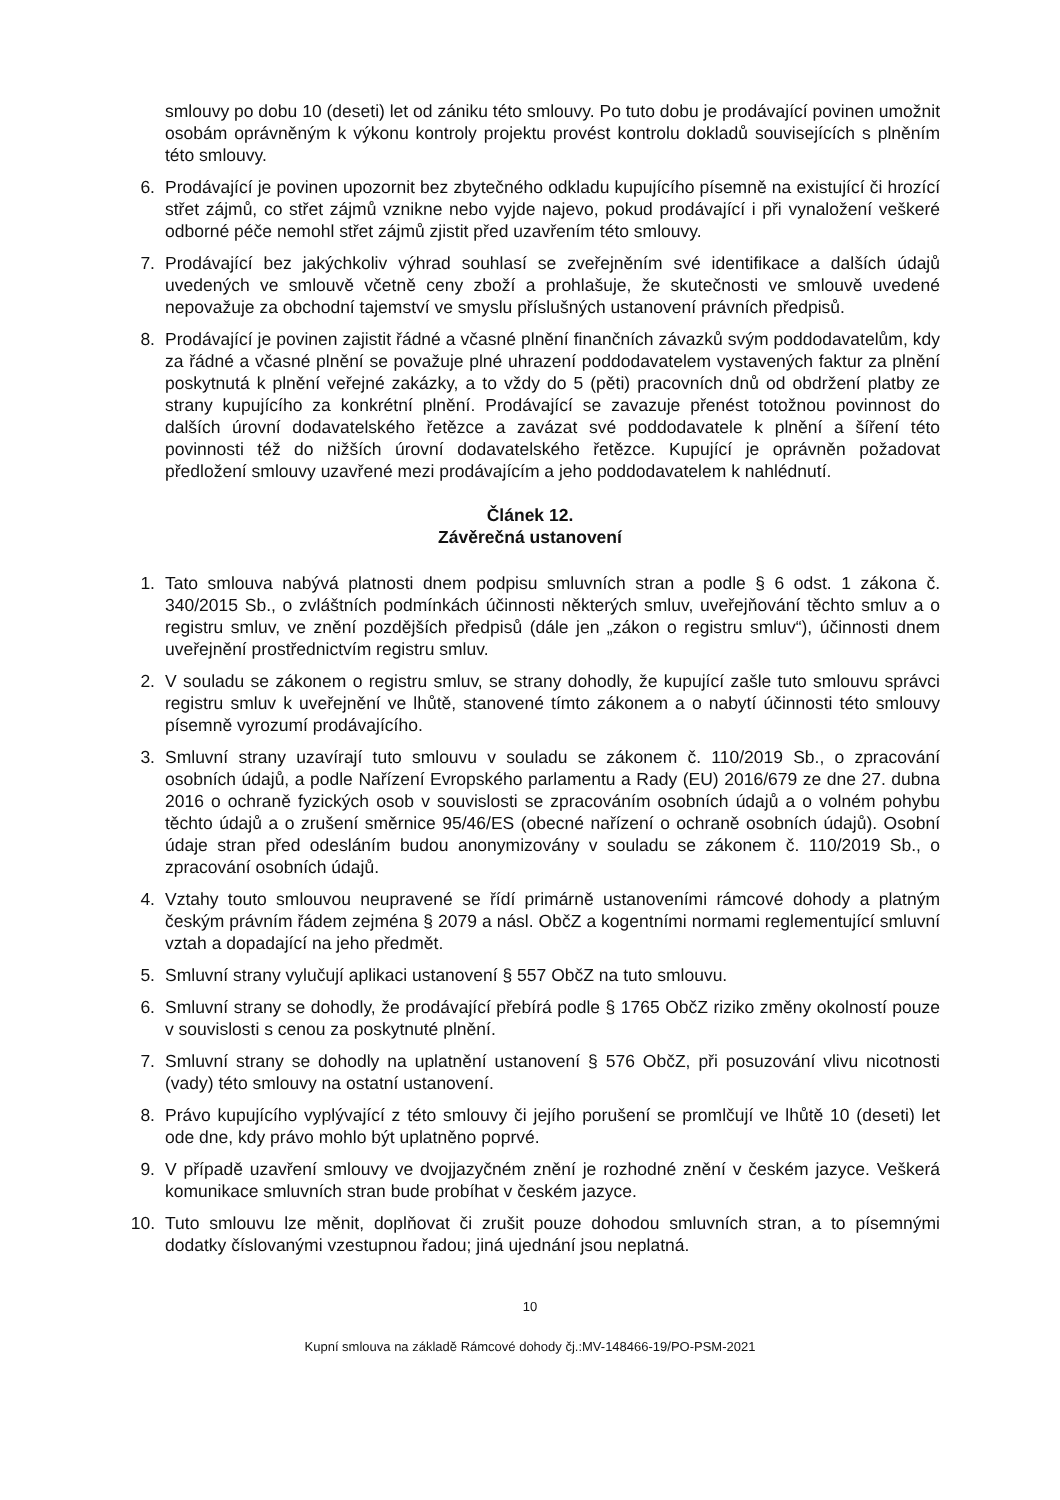smlouvy po dobu 10 (deseti) let od zániku této smlouvy. Po tuto dobu je prodávající povinen umožnit osobám oprávněným k výkonu kontroly projektu provést kontrolu dokladů souvisejících s plněním této smlouvy.
6. Prodávající je povinen upozornit bez zbytečného odkladu kupujícího písemně na existující či hrozící střet zájmů, co střet zájmů vznikne nebo vyjde najevo, pokud prodávající i při vynaložení veškeré odborné péče nemohl střet zájmů zjistit před uzavřením této smlouvy.
7. Prodávající bez jakýchkoliv výhrad souhlasí se zveřejněním své identifikace a dalších údajů uvedených ve smlouvě včetně ceny zboží a prohlašuje, že skutečnosti ve smlouvě uvedené nepovažuje za obchodní tajemství ve smyslu příslušných ustanovení právních předpisů.
8. Prodávající je povinen zajistit řádné a včasné plnění finančních závazků svým poddodavatelům, kdy za řádné a včasné plnění se považuje plné uhrazení poddodavatelem vystavených faktur za plnění poskytnutá k plnění veřejné zakázky, a to vždy do 5 (pěti) pracovních dnů od obdržení platby ze strany kupujícího za konkrétní plnění. Prodávající se zavazuje přenést totožnou povinnost do dalších úrovní dodavatelského řetězce a zavázat své poddodavatele k plnění a šíření této povinnosti též do nižších úrovní dodavatelského řetězce. Kupující je oprávněn požadovat předložení smlouvy uzavřené mezi prodávajícím a jeho poddodavatelem k nahlédnutí.
Článek 12.
Závěrečná ustanovení
1. Tato smlouva nabývá platnosti dnem podpisu smluvních stran a podle § 6 odst. 1 zákona č. 340/2015 Sb., o zvláštních podmínkách účinnosti některých smluv, uveřejňování těchto smluv a o registru smluv, ve znění pozdějších předpisů (dále jen „zákon o registru smluv“), účinnosti dnem uveřejnění prostřednictvím registru smluv.
2. V souladu se zákonem o registru smluv, se strany dohodly, že kupující zašle tuto smlouvu správci registru smluv k uveřejnění ve lhůtě, stanovené tímto zákonem a o nabytí účinnosti této smlouvy písemně vyrozumí prodávajícího.
3. Smluvní strany uzavírají tuto smlouvu v souladu se zákonem č. 110/2019 Sb., o zpracování osobních údajů, a podle Nařízení Evropského parlamentu a Rady (EU) 2016/679 ze dne 27. dubna 2016 o ochraně fyzických osob v souvislosti se zpracováním osobních údajů a o volném pohybu těchto údajů a o zrušení směrnice 95/46/ES (obecné nařízení o ochraně osobních údajů). Osobní údaje stran před odesláním budou anonymizovány v souladu se zákonem č. 110/2019 Sb., o zpracování osobních údajů.
4. Vztahy touto smlouvou neupravené se řídí primárně ustanoveními rámcové dohody a platným českým právním řádem zejména § 2079 a násl. ObčZ a kogentními normami reglementující smluvní vztah a dopadající na jeho předmět.
5. Smluvní strany vylučují aplikaci ustanovení § 557 ObčZ na tuto smlouvu.
6. Smluvní strany se dohodly, že prodávající přebírá podle § 1765 ObčZ riziko změny okolností pouze v souvislosti s cenou za poskytnuté plnění.
7. Smluvní strany se dohodly na uplatnění ustanovení § 576 ObčZ, při posuzování vlivu nicotnosti (vady) této smlouvy na ostatní ustanovení.
8. Právo kupujícího vyplývající z této smlouvy či jejího porušení se promlčují ve lhůtě 10 (deseti) let ode dne, kdy právo mohlo být uplatněno poprvé.
9. V případě uzavření smlouvy ve dvojjazyčném znění je rozhodné znění v českém jazyce. Veškerá komunikace smluvních stran bude probíhat v českém jazyce.
10. Tuto smlouvu lze měnit, doplňovat či zrušit pouze dohodou smluvních stran, a to písemnými dodatky číslovanými vzestupnou řadou; jiná ujednání jsou neplatná.
10
Kupní smlouva na základě Rámcové dohody čj.:MV-148466-19/PO-PSM-2021